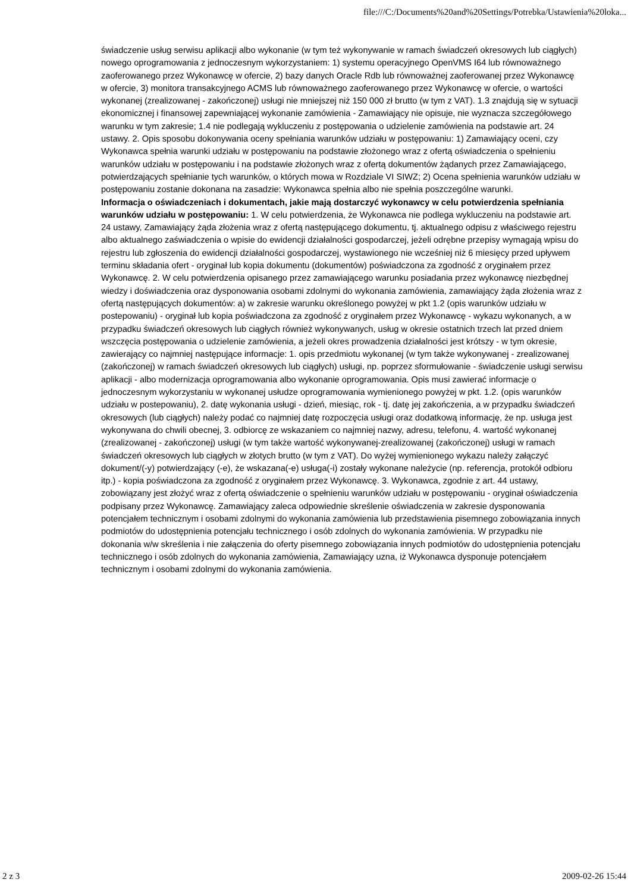file:///C:/Documents%20and%20Settings/Potrebka/Ustawienia%20loka...
świadczenie usług serwisu aplikacji albo wykonanie (w tym też wykonywanie w ramach świadczeń okresowych lub ciągłych) nowego oprogramowania z jednoczesnym wykorzystaniem: 1) systemu operacyjnego OpenVMS I64 lub równoważnego zaoferowanego przez Wykonawcę w ofercie, 2) bazy danych Oracle Rdb lub równoważnej zaoferowanej przez Wykonawcę w ofercie, 3) monitora transakcyjnego ACMS lub równoważnego zaoferowanego przez Wykonawcę w ofercie, o wartości wykonanej (zrealizowanej - zakończonej) usługi nie mniejszej niż 150 000 zł brutto (w tym z VAT). 1.3 znajdują się w sytuacji ekonomicznej i finansowej zapewniającej wykonanie zamówienia - Zamawiający nie opisuje, nie wyznacza szczegółowego warunku w tym zakresie; 1.4 nie podlegają wykluczeniu z postępowania o udzielenie zamówienia na podstawie art. 24 ustawy. 2. Opis sposobu dokonywania oceny spełniania warunków udziału w postępowaniu: 1) Zamawiający oceni, czy Wykonawca spełnia warunki udziału w postępowaniu na podstawie złożonego wraz z ofertą oświadczenia o spełnieniu warunków udziału w postępowaniu i na podstawie złożonych wraz z ofertą dokumentów żądanych przez Zamawiającego, potwierdzających spełnianie tych warunków, o których mowa w Rozdziale VI SIWZ; 2) Ocena spełnienia warunków udziału w postępowaniu zostanie dokonana na zasadzie: Wykonawca spełnia albo nie spełnia poszczególne warunki.
Informacja o oświadczeniach i dokumentach, jakie mają dostarczyć wykonawcy w celu potwierdzenia spełniania warunków udziału w postępowaniu: 1. W celu potwierdzenia, że Wykonawca nie podlega wykluczeniu na podstawie art. 24 ustawy, Zamawiający żąda złożenia wraz z ofertą następującego dokumentu, tj. aktualnego odpisu z właściwego rejestru albo aktualnego zaświadczenia o wpisie do ewidencji działalności gospodarczej, jeżeli odrębne przepisy wymagają wpisu do rejestru lub zgłoszenia do ewidencji działalności gospodarczej, wystawionego nie wcześniej niż 6 miesięcy przed upływem terminu składania ofert - oryginał lub kopia dokumentu (dokumentów) poświadczona za zgodność z oryginałem przez Wykonawcę. 2. W celu potwierdzenia opisanego przez zamawiającego warunku posiadania przez wykonawcę niezbędnej wiedzy i doświadczenia oraz dysponowania osobami zdolnymi do wykonania zamówienia, zamawiający żąda złożenia wraz z ofertą następujących dokumentów: a) w zakresie warunku określonego powyżej w pkt 1.2 (opis warunków udziału w postepowaniu) - oryginał lub kopia poświadczona za zgodność z oryginałem przez Wykonawcę - wykazu wykonanych, a w przypadku świadczeń okresowych lub ciągłych również wykonywanych, usług w okresie ostatnich trzech lat przed dniem wszczęcia postępowania o udzielenie zamówienia, a jeżeli okres prowadzenia działalności jest krótszy - w tym okresie, zawierający co najmniej następujące informacje: 1. opis przedmiotu wykonanej (w tym także wykonywanej - zrealizowanej (zakończonej) w ramach świadczeń okresowych lub ciągłych) usługi, np. poprzez sformułowanie - świadczenie usługi serwisu aplikacji - albo modernizacja oprogramowania albo wykonanie oprogramowania. Opis musi zawierać informacje o jednoczesnym wykorzystaniu w wykonanej usłudze oprogramowania wymienionego powyżej w pkt. 1.2. (opis warunków udziału w postepowaniu), 2. datę wykonania usługi - dzień, miesiąc, rok - tj. datę jej zakończenia, a w przypadku świadczeń okresowych (lub ciągłych) należy podać co najmniej datę rozpoczęcia usługi oraz dodatkową informację, że np. usługa jest wykonywana do chwili obecnej, 3. odbiorcę ze wskazaniem co najmniej nazwy, adresu, telefonu, 4. wartość wykonanej (zrealizowanej - zakończonej) usługi (w tym także wartość wykonywanej-zrealizowanej (zakończonej) usługi w ramach świadczeń okresowych lub ciągłych w złotych brutto (w tym z VAT). Do wyżej wymienionego wykazu należy załączyć dokument/(-y) potwierdzający (-e), że wskazana(-e) usługa(-i) zostały wykonane należycie (np. referencja, protokół odbioru itp.) - kopia poświadczona za zgodność z oryginałem przez Wykonawcę. 3. Wykonawca, zgodnie z art. 44 ustawy, zobowiązany jest złożyć wraz z ofertą oświadczenie o spełnieniu warunków udziału w postępowaniu - oryginał oświadczenia podpisany przez Wykonawcę. Zamawiający zaleca odpowiednie skreślenie oświadczenia w zakresie dysponowania potencjałem technicznym i osobami zdolnymi do wykonania zamówienia lub przedstawienia pisemnego zobowiązania innych podmiotów do udostępnienia potencjału technicznego i osób zdolnych do wykonania zamówienia. W przypadku nie dokonania w/w skreślenia i nie załączenia do oferty pisemnego zobowiązania innych podmiotów do udostępnienia potencjału technicznego i osób zdolnych do wykonania zamówienia, Zamawiający uzna, iż Wykonawca dysponuje potencjałem technicznym i osobami zdolnymi do wykonania zamówienia.
2 z 3 2009-02-26 15:44